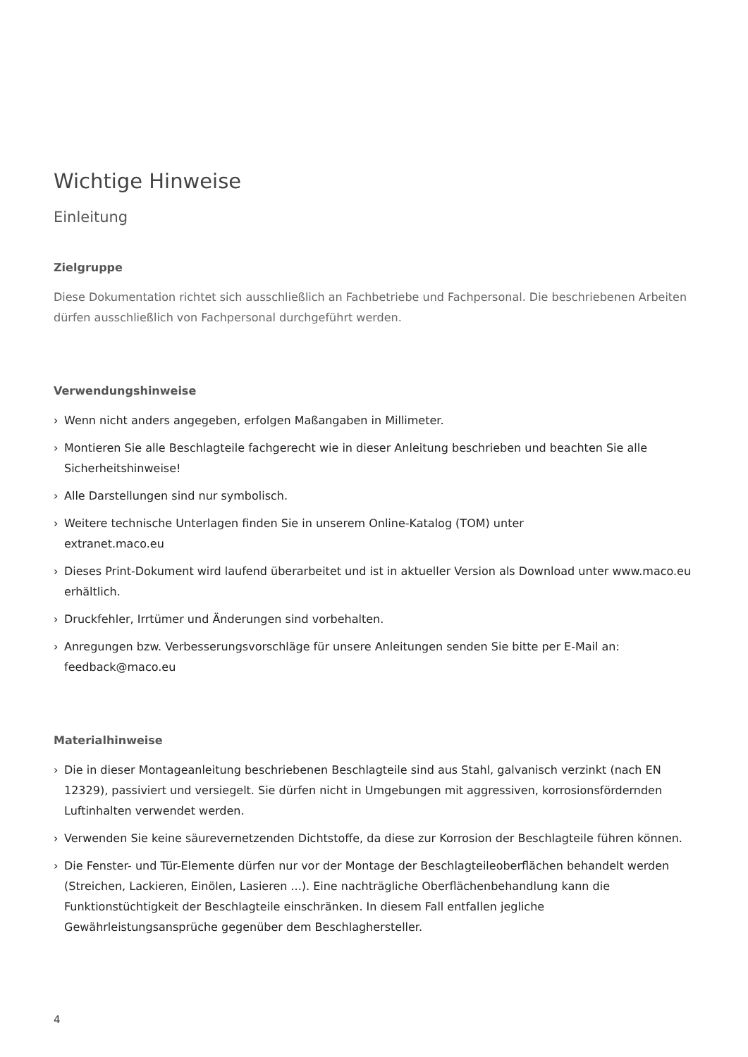Wichtige Hinweise
Einleitung
Zielgruppe
Diese Dokumentation richtet sich ausschließlich an Fachbetriebe und Fachpersonal. Die beschriebenen Arbeiten dürfen ausschließlich von Fachpersonal durchgeführt werden.
Verwendungshinweise
› Wenn nicht anders angegeben, erfolgen Maßangaben in Millimeter.
› Montieren Sie alle Beschlagteile fachgerecht wie in dieser Anleitung beschrieben und beachten Sie alle Sicherheitshinweise!
› Alle Darstellungen sind nur symbolisch.
› Weitere technische Unterlagen finden Sie in unserem Online-Katalog (TOM) unter
extranet.maco.eu
› Dieses Print-Dokument wird laufend überarbeitet und ist in aktueller Version als Download unter www.maco.eu erhältlich.
› Druckfehler, Irrtümer und Änderungen sind vorbehalten.
› Anregungen bzw. Verbesserungsvorschläge für unsere Anleitungen senden Sie bitte per E-Mail an: feedback@maco.eu
Materialhinweise
› Die in dieser Montageanleitung beschriebenen Beschlagteile sind aus Stahl, galvanisch verzinkt (nach EN 12329), passiviert und versiegelt. Sie dürfen nicht in Umgebungen mit aggressiven, korrosionsfördernden Luftinhalten verwendet werden.
› Verwenden Sie keine säurevernetzenden Dichtstoffe, da diese zur Korrosion der Beschlagteile führen können.
› Die Fenster- und Tür-Elemente dürfen nur vor der Montage der Beschlagteileoberflächen behandelt werden (Streichen, Lackieren, Einölen, Lasieren ...). Eine nachträgliche Oberflächenbehandlung kann die Funktionstüchtigkeit der Beschlagteile einschränken. In diesem Fall entfallen jegliche Gewährleistungsansprüche gegenüber dem Beschlaghersteller.
4